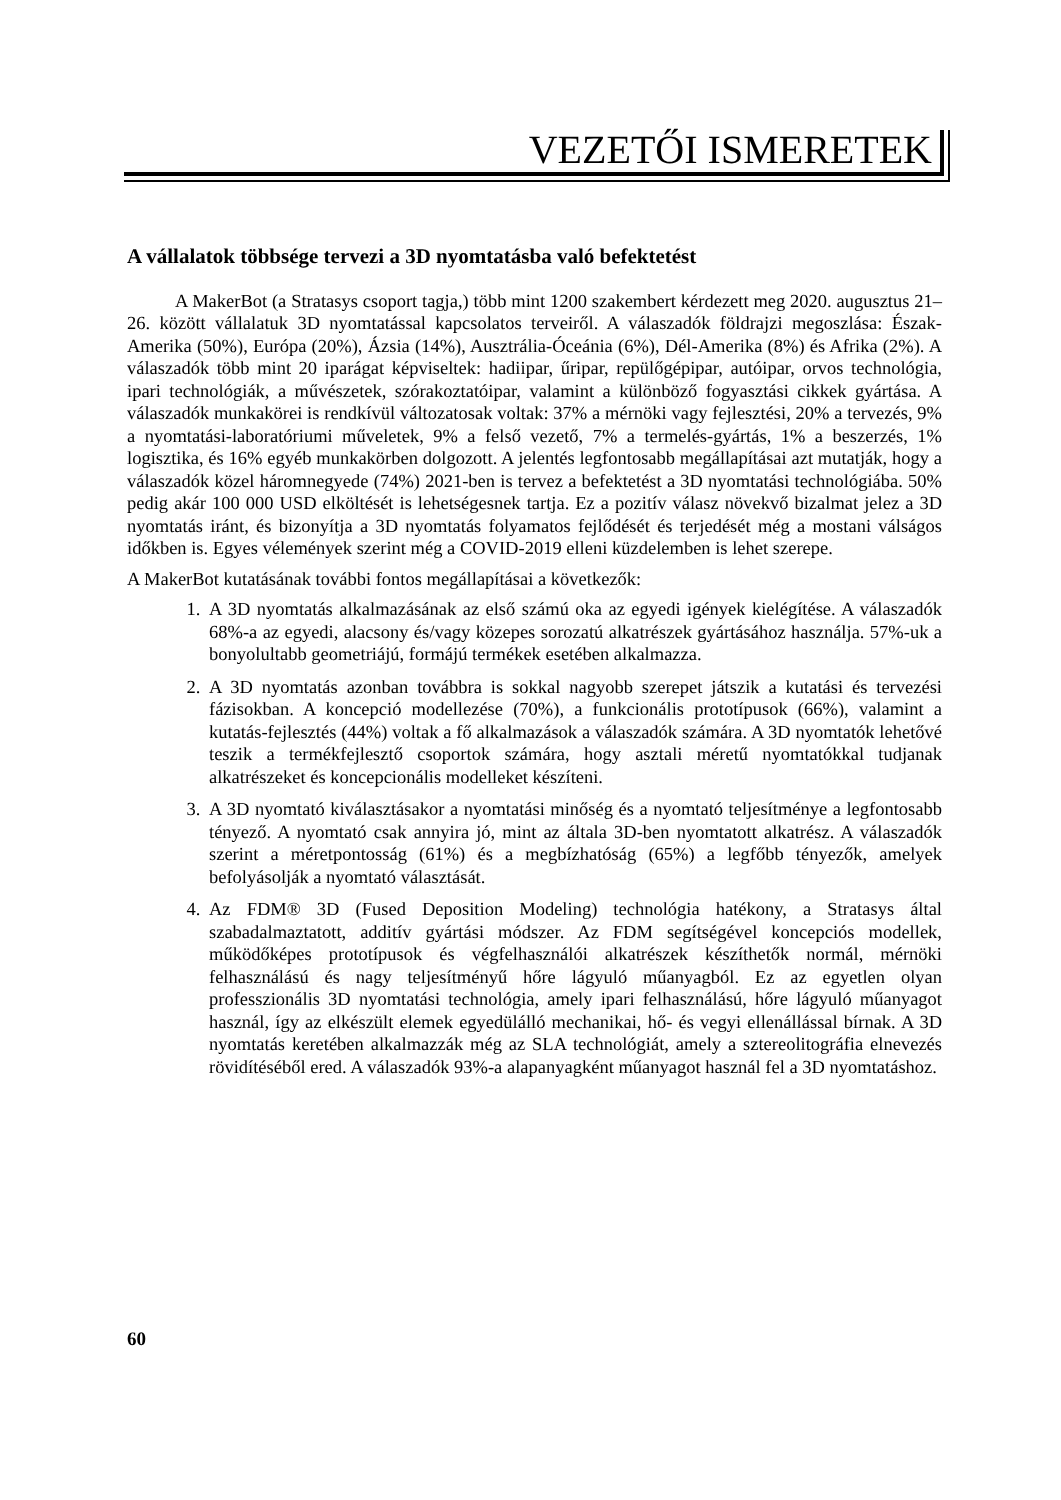VEZETŐI ISMERETEK
A vállalatok többsége tervezi a 3D nyomtatásba való befektetést
A MakerBot (a Stratasys csoport tagja,) több mint 1200 szakembert kérdezett meg 2020. augusztus 21–26. között vállalatuk 3D nyomtatással kapcsolatos terveiről. A válaszadók földrajzi megoszlása: Észak-Amerika (50%), Európa (20%), Ázsia (14%), Ausztrália-Óceánia (6%), Dél-Amerika (8%) és Afrika (2%). A válaszadók több mint 20 iparágat képviseltek: hadiipar, űripar, repülőgépipar, autóipar, orvos technológia, ipari technológiák, a művészetek, szórakoztatóipar, valamint a különböző fogyasztási cikkek gyártása. A válaszadók munkakörei is rendkívül változatosak voltak: 37% a mérnöki vagy fejlesztési, 20% a tervezés, 9% a nyomtatási-laboratóriumi műveletek, 9% a felső vezető, 7% a termelés-gyártás, 1% a beszerzés, 1% logisztika, és 16% egyéb munkakörben dolgozott. A jelentés legfontosabb megállapításai azt mutatják, hogy a válaszadók közel háromnegyede (74%) 2021-ben is tervez a befektetést a 3D nyomtatási technológiába. 50% pedig akár 100 000 USD elköltését is lehetségesnek tartja. Ez a pozitív válasz növekvő bizalmat jelez a 3D nyomtatás iránt, és bizonyítja a 3D nyomtatás folyamatos fejlődését és terjedését még a mostani válságos időkben is. Egyes vélemények szerint még a COVID-2019 elleni küzdelemben is lehet szerepe.
A MakerBot kutatásának további fontos megállapításai a következők:
1. A 3D nyomtatás alkalmazásának az első számú oka az egyedi igények kielégítése. A válaszadók 68%-a az egyedi, alacsony és/vagy közepes sorozatú alkatrészek gyártásához használja. 57%-uk a bonyolultabb geometriájú, formájú termékek esetében alkalmazza.
2. A 3D nyomtatás azonban továbbra is sokkal nagyobb szerepet játszik a kutatási és tervezési fázisokban. A koncepció modellezése (70%), a funkcionális prototípusok (66%), valamint a kutatás-fejlesztés (44%) voltak a fő alkalmazások a válaszadók számára. A 3D nyomtatók lehetővé teszik a termékfejlesztő csoportok számára, hogy asztali méretű nyomtatókkal tudjanak alkatrészeket és koncepcionális modelleket készíteni.
3. A 3D nyomtató kiválasztásakor a nyomtatási minőség és a nyomtató teljesítménye a legfontosabb tényező. A nyomtató csak annyira jó, mint az általa 3D-ben nyomtatott alkatrész. A válaszadók szerint a méretpontosság (61%) és a megbízhatóság (65%) a legfőbb tényezők, amelyek befolyásolják a nyomtató választását.
4. Az FDM® 3D (Fused Deposition Modeling) technológia hatékony, a Stratasys által szabadalmaztatott, additív gyártási módszer. Az FDM segítségével koncepciós modellek, működőképes prototípusok és végfelhasználói alkatrészek készíthetők normál, mérnöki felhasználású és nagy teljesítményű hőre lágyuló műanyagból. Ez az egyetlen olyan professzionális 3D nyomtatási technológia, amely ipari felhasználású, hőre lágyuló műanyagot használ, így az elkészült elemek egyedülálló mechanikai, hő- és vegyi ellenállással bírnak. A 3D nyomtatás keretében alkalmazzák még az SLA technológiát, amely a sztereolitográfia elnevezés rövidítéséből ered. A válaszadók 93%-a alapanyagként műanyagot használ fel a 3D nyomtatáshoz.
60